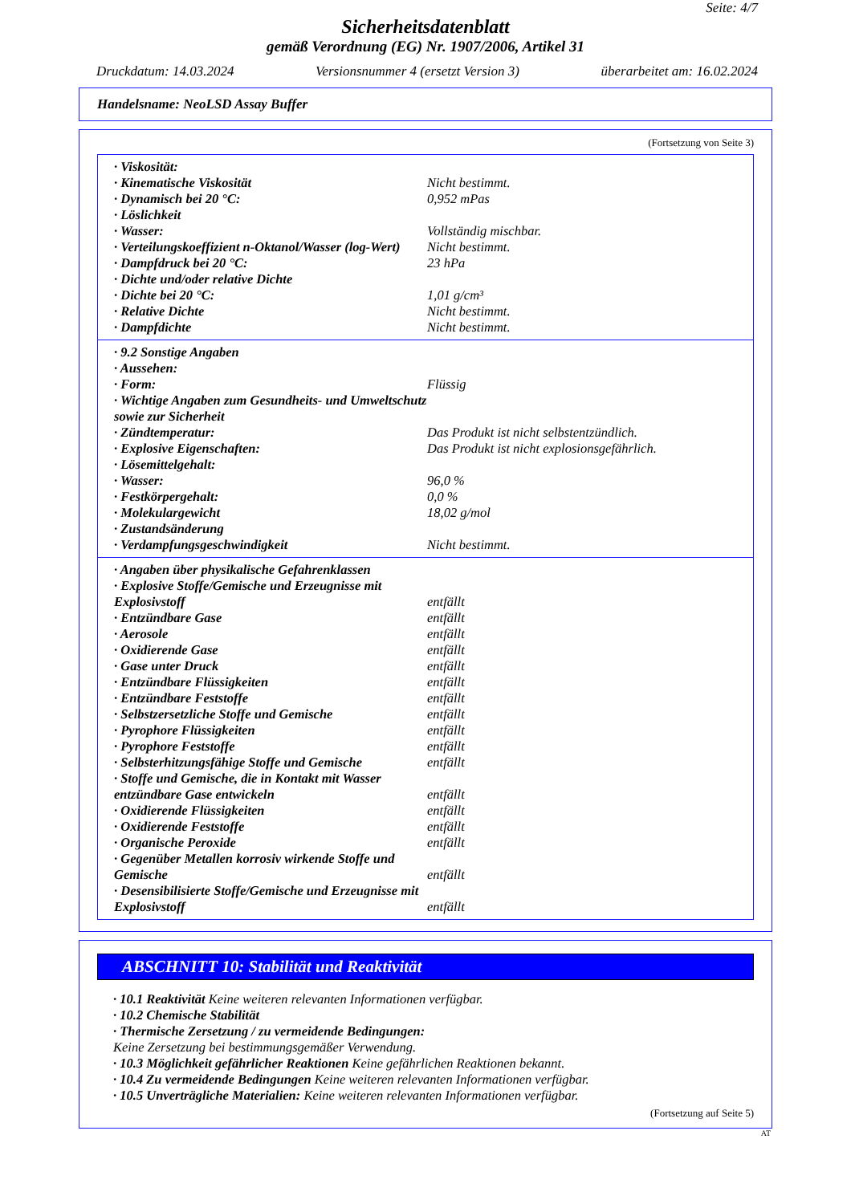Seite: 4/7
Sicherheitsdatenblatt
gemäß Verordnung (EG) Nr. 1907/2006, Artikel 31
Druckdatum: 14.03.2024 Versionsnummer 4 (ersetzt Version 3) überarbeitet am: 16.02.2024
Handelsname: NeoLSD Assay Buffer
(Fortsetzung von Seite 3)
| · Viskosität: | |
| · Kinematische Viskosität | Nicht bestimmt. |
| · Dynamisch bei 20 °C: | 0,952 mPas |
| · Löslichkeit | |
| · Wasser: | Vollständig mischbar. |
| · Verteilungskoeffizient n-Oktanol/Wasser (log-Wert) | Nicht bestimmt. |
| · Dampfdruck bei 20 °C: | 23 hPa |
| · Dichte und/oder relative Dichte | |
| · Dichte bei 20 °C: | 1,01 g/cm³ |
| · Relative Dichte | Nicht bestimmt. |
| · Dampfdichte | Nicht bestimmt. |
| · 9.2 Sonstige Angaben | |
| · Aussehen: | |
| · Form: | Flüssig |
| · Wichtige Angaben zum Gesundheits- und Umweltschutz sowie zur Sicherheit | |
| · Zündtemperatur: | Das Produkt ist nicht selbstentzündlich. |
| · Explosive Eigenschaften: | Das Produkt ist nicht explosionsgefährlich. |
| · Lösemittelgehalt: | |
| · Wasser: | 96,0 % |
| · Festkörpergehalt: | 0,0 % |
| · Molekulargewicht | 18,02 g/mol |
| · Zustandsänderung | |
| · Verdampfungsgeschwindigkeit | Nicht bestimmt. |
| · Angaben über physikalische Gefahrenklassen | |
| · Explosive Stoffe/Gemische und Erzeugnisse mit Explosivstoff | entfällt |
| · Entzündbare Gase | entfällt |
| · Aerosole | entfällt |
| · Oxidierende Gase | entfällt |
| · Gase unter Druck | entfällt |
| · Entzündbare Flüssigkeiten | entfällt |
| · Entzündbare Feststoffe | entfällt |
| · Selbstzersetzliche Stoffe und Gemische | entfällt |
| · Pyrophore Flüssigkeiten | entfällt |
| · Pyrophore Feststoffe | entfällt |
| · Selbsterhitzungsfähige Stoffe und Gemische | entfällt |
| · Stoffe und Gemische, die in Kontakt mit Wasser entzündbare Gase entwickeln | entfällt |
| · Oxidierende Flüssigkeiten | entfällt |
| · Oxidierende Feststoffe | entfällt |
| · Organische Peroxide | entfällt |
| · Gegenüber Metallen korrosiv wirkende Stoffe und Gemische | entfällt |
| · Desensibilisierte Stoffe/Gemische und Erzeugnisse mit Explosivstoff | entfällt |
ABSCHNITT 10: Stabilität und Reaktivität
· 10.1 Reaktivität Keine weiteren relevanten Informationen verfügbar.
· 10.2 Chemische Stabilität
· Thermische Zersetzung / zu vermeidende Bedingungen:
Keine Zersetzung bei bestimmungsgemäßer Verwendung.
· 10.3 Möglichkeit gefährlicher Reaktionen Keine gefährlichen Reaktionen bekannt.
· 10.4 Zu vermeidende Bedingungen Keine weiteren relevanten Informationen verfügbar.
· 10.5 Unverträgliche Materialien: Keine weiteren relevanten Informationen verfügbar.
(Fortsetzung auf Seite 5)
AT